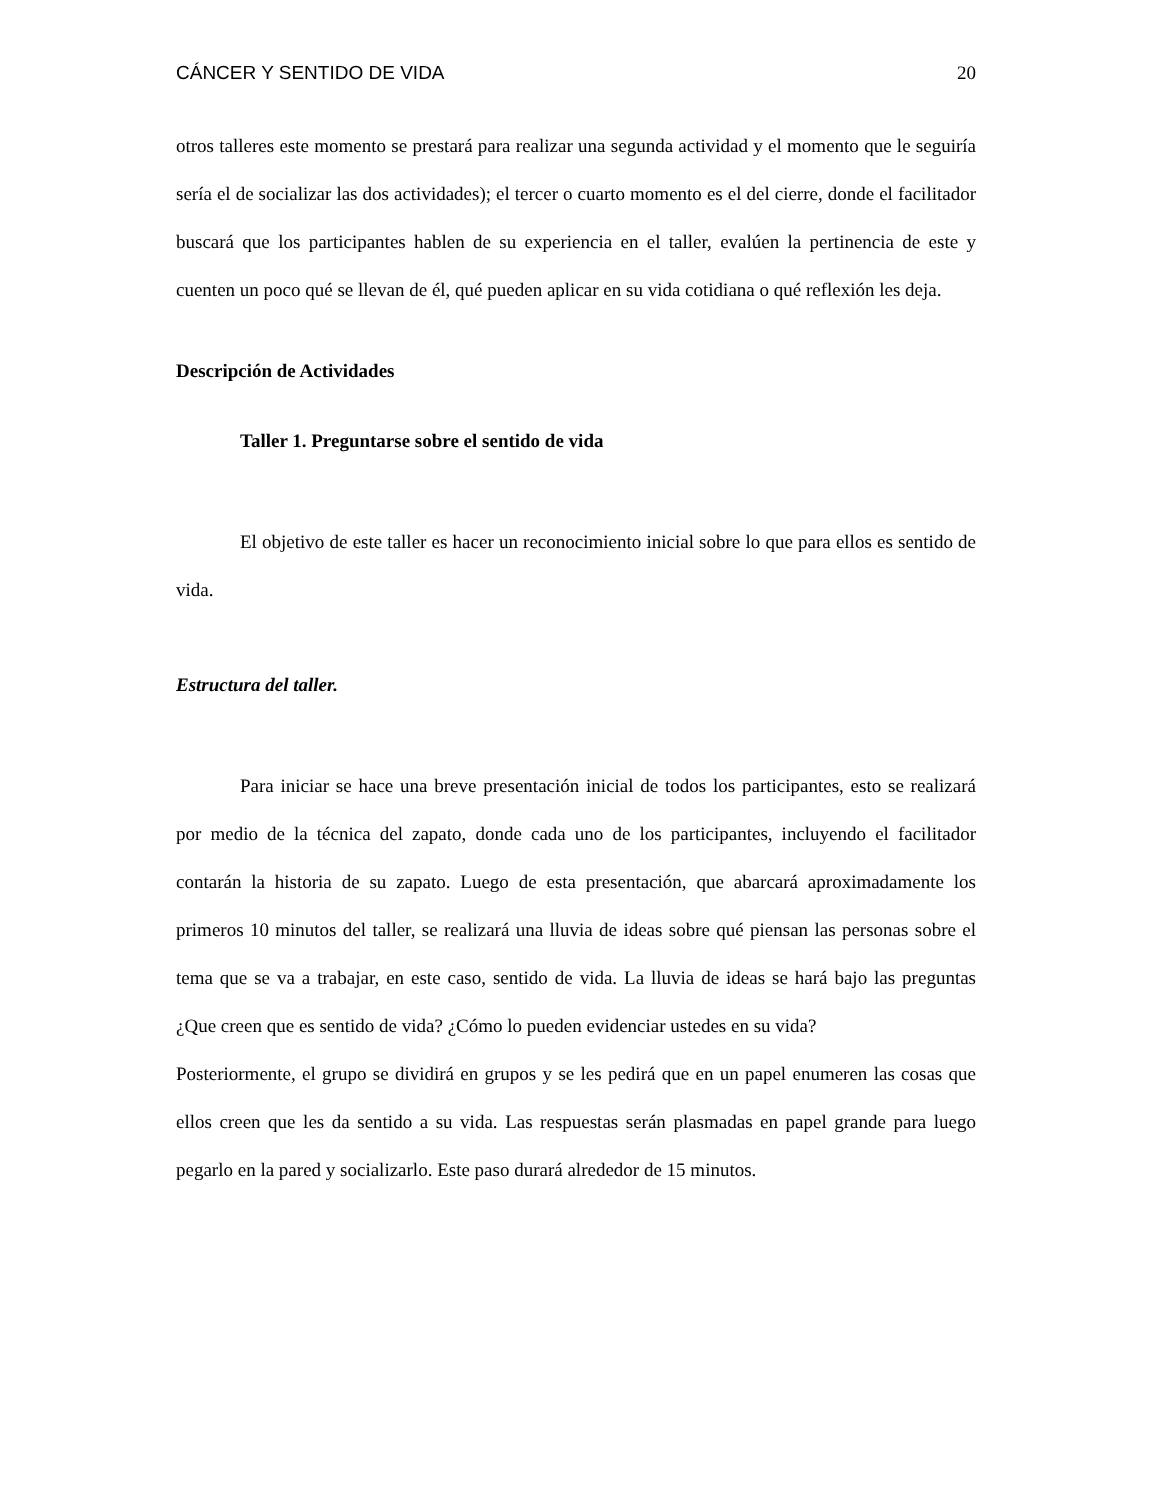CÁNCER Y SENTIDO DE VIDA 20
otros talleres este momento se prestará para realizar una segunda actividad y el momento que le seguiría sería el de socializar las dos actividades); el tercer o cuarto momento es el del cierre, donde el facilitador buscará que los participantes hablen de su experiencia en el taller, evalúen la pertinencia de este y cuenten un poco qué se llevan de él, qué pueden aplicar en su vida cotidiana o qué reflexión les deja.
Descripción de Actividades
Taller 1. Preguntarse sobre el sentido de vida
El objetivo de este taller es hacer un reconocimiento inicial sobre lo que para ellos es sentido de vida.
Estructura del taller.
Para iniciar se hace una breve presentación inicial de todos los participantes, esto se realizará por medio de la técnica del zapato, donde cada uno de los participantes, incluyendo el facilitador contarán la historia de su zapato. Luego de esta presentación, que abarcará aproximadamente los primeros 10 minutos del taller, se realizará una lluvia de ideas sobre qué piensan las personas sobre el tema que se va a trabajar, en este caso, sentido de vida. La lluvia de ideas se hará bajo las preguntas ¿Que creen que es sentido de vida? ¿Cómo lo pueden evidenciar ustedes en su vida?
Posteriormente, el grupo se dividirá en grupos y se les pedirá que en un papel enumeren las cosas que ellos creen que les da sentido a su vida. Las respuestas serán plasmadas en papel grande para luego pegarlo en la pared y socializarlo. Este paso durará alrededor de 15 minutos.